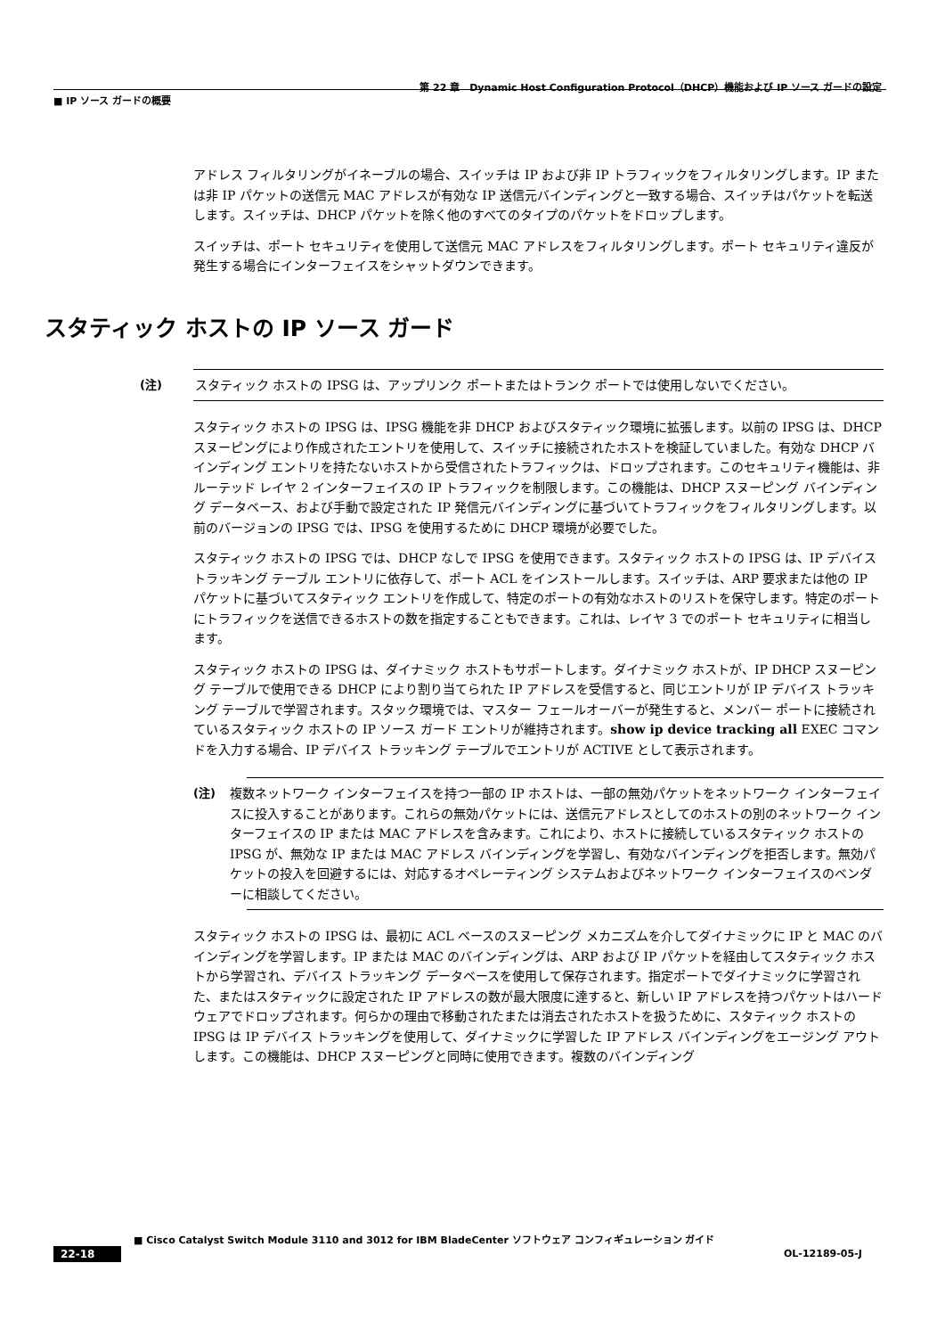第 22 章　Dynamic Host Configuration Protocol（DHCP）機能および IP ソース ガードの設定
■ IP ソース ガードの概要
アドレス フィルタリングがイネーブルの場合、スイッチは IP および非 IP トラフィックをフィルタリングします。IP または非 IP パケットの送信元 MAC アドレスが有効な IP 送信元バインディングと一致する場合、スイッチはパケットを転送します。スイッチは、DHCP パケットを除く他のすべてのタイプのパケットをドロップします。
スイッチは、ポート セキュリティを使用して送信元 MAC アドレスをフィルタリングします。ポート セキュリティ違反が発生する場合にインターフェイスをシャットダウンできます。
スタティック ホストの IP ソース ガード
(注) スタティック ホストの IPSG は、アップリンク ポートまたはトランク ポートでは使用しないでください。
スタティック ホストの IPSG は、IPSG 機能を非 DHCP およびスタティック環境に拡張します。以前の IPSG は、DHCP スヌーピングにより作成されたエントリを使用して、スイッチに接続されたホストを検証していました。有効な DHCP バインディング エントリを持たないホストから受信されたトラフィックは、ドロップされます。このセキュリティ機能は、非ルーテッド レイヤ 2 インターフェイスの IP トラフィックを制限します。この機能は、DHCP スヌーピング バインディング データベース、および手動で設定された IP 発信元バインディングに基づいてトラフィックをフィルタリングします。以前のバージョンの IPSG では、IPSG を使用するために DHCP 環境が必要でした。
スタティック ホストの IPSG では、DHCP なしで IPSG を使用できます。スタティック ホストの IPSG は、IP デバイス トラッキング テーブル エントリに依存して、ポート ACL をインストールします。スイッチは、ARP 要求または他の IP パケットに基づいてスタティック エントリを作成して、特定のポートの有効なホストのリストを保守します。特定のポートにトラフィックを送信できるホストの数を指定することもできます。これは、レイヤ 3 でのポート セキュリティに相当します。
スタティック ホストの IPSG は、ダイナミック ホストもサポートします。ダイナミック ホストが、IP DHCP スヌーピング テーブルで使用できる DHCP により割り当てられた IP アドレスを受信すると、同じエントリが IP デバイス トラッキング テーブルで学習されます。スタック環境では、マスター フェールオーバーが発生すると、メンバー ポートに接続されているスタティック ホストの IP ソース ガード エントリが維持されます。show ip device tracking all EXEC コマンドを入力する場合、IP デバイス トラッキング テーブルでエントリが ACTIVE として表示されます。
(注) 複数ネットワーク インターフェイスを持つ一部の IP ホストは、一部の無効パケットをネットワーク インターフェイスに投入することがあります。これらの無効パケットには、送信元アドレスとしてのホストの別のネットワーク インターフェイスの IP または MAC アドレスを含みます。これにより、ホストに接続しているスタティック ホストの IPSG が、無効な IP または MAC アドレス バインディングを学習し、有効なバインディングを拒否します。無効パケットの投入を回避するには、対応するオペレーティング システムおよびネットワーク インターフェイスのベンダーに相談してください。
スタティック ホストの IPSG は、最初に ACL ベースのスヌーピング メカニズムを介してダイナミックに IP と MAC のバインディングを学習します。IP または MAC のバインディングは、ARP および IP パケットを経由してスタティック ホストから学習され、デバイス トラッキング データベースを使用して保存されます。指定ポートでダイナミックに学習された、またはスタティックに設定された IP アドレスの数が最大限度に達すると、新しい IP アドレスを持つパケットはハードウェアでドロップされます。何らかの理由で移動されたまたは消去されたホストを扱うために、スタティック ホストの IPSG は IP デバイス トラッキングを使用して、ダイナミックに学習した IP アドレス バインディングをエージング アウトします。この機能は、DHCP スヌーピングと同時に使用できます。複数のバインディング
■ Cisco Catalyst Switch Module 3110 and 3012 for IBM BladeCenter ソフトウェア コンフィギュレーション ガイド
22-18 OL-12189-05-J